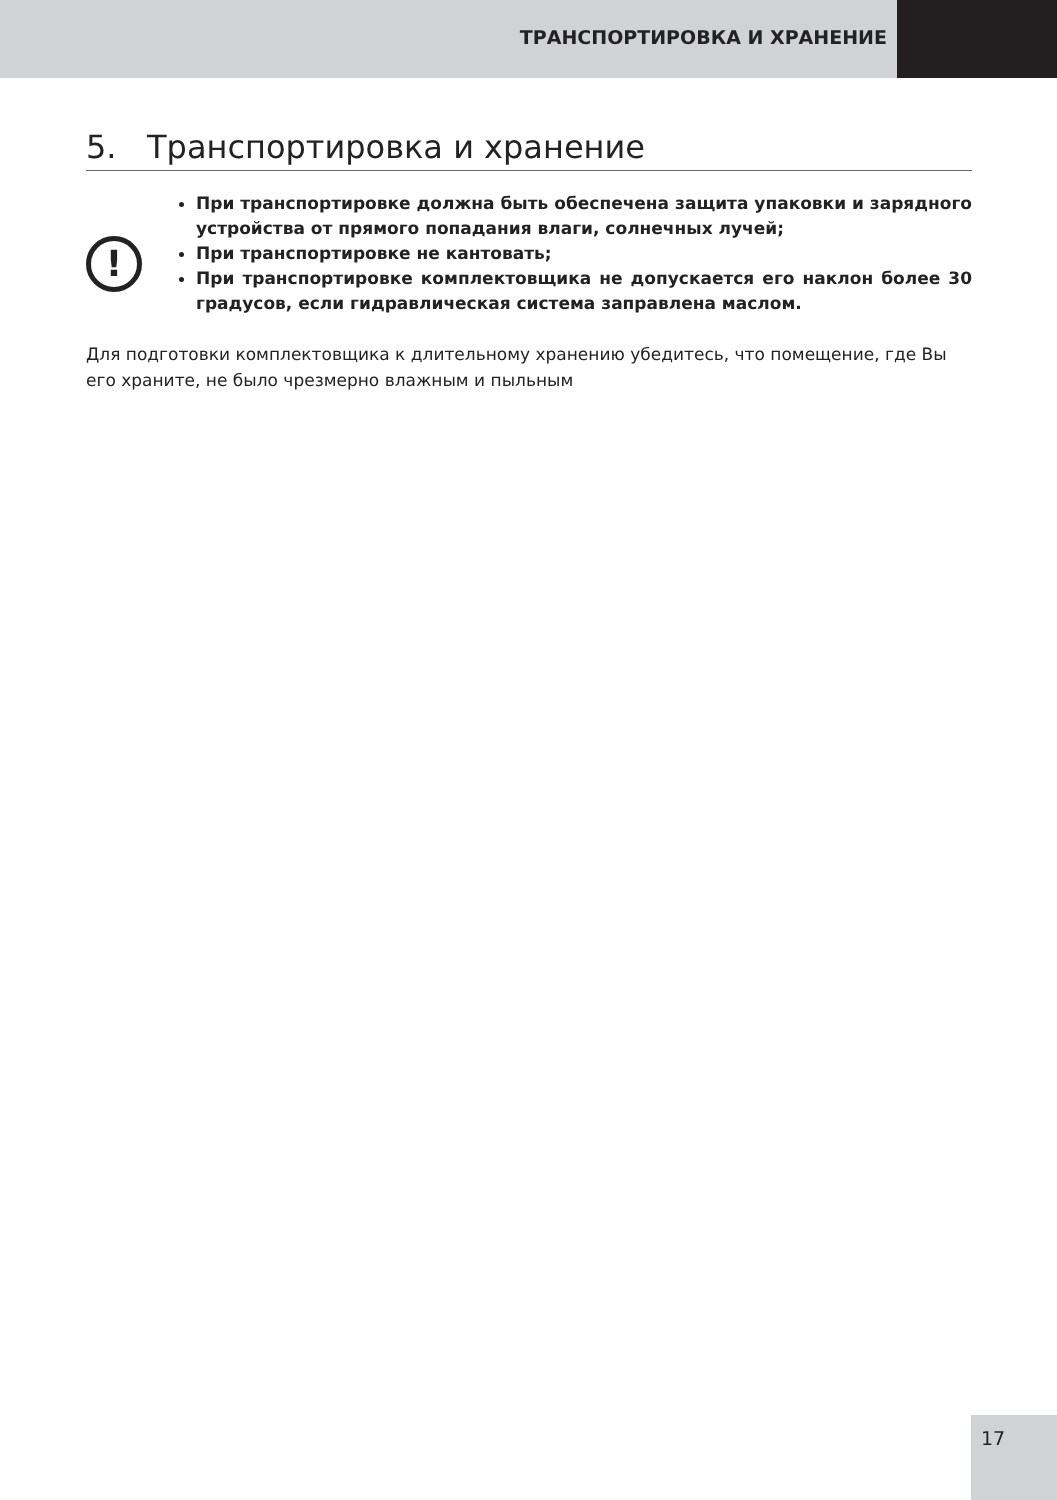ТРАНСПОРТИРОВКА И ХРАНЕНИЕ
5. Транспортировка и хранение
!
При транспортировке должна быть обеспечена защита упаковки и зарядного устройства от прямого попадания влаги, солнечных лучей;
При транспортировке не кантовать;
При транспортировке комплектовщика не допускается его наклон более 30 градусов, если гидравлическая система заправлена маслом.
Для подготовки комплектовщика к длительному хранению убедитесь, что помещение, где Вы его храните, не было чрезмерно влажным и пыльным
17